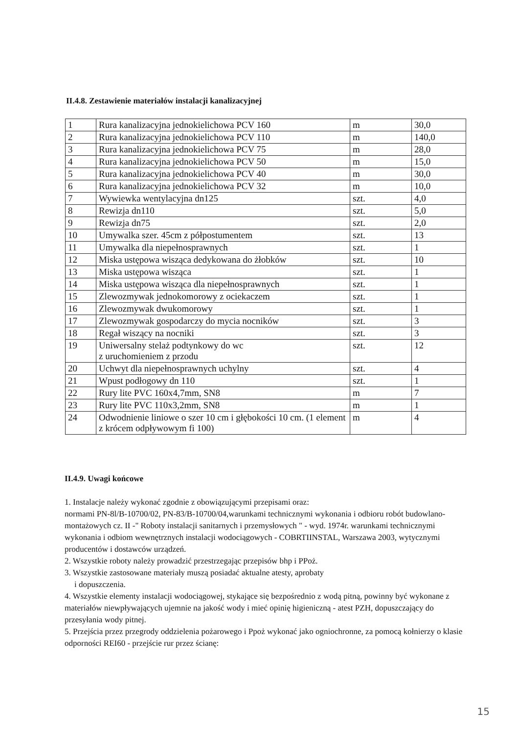II.4.8. Zestawienie materiałów instalacji kanalizacyjnej
| 1 | Rura kanalizacyjna jednokielichowa PCV 160 | m | 30,0 |
| 2 | Rura kanalizacyjna jednokielichowa PCV 110 | m | 140,0 |
| 3 | Rura kanalizacyjna jednokielichowa PCV 75 | m | 28,0 |
| 4 | Rura kanalizacyjna jednokielichowa PCV 50 | m | 15,0 |
| 5 | Rura kanalizacyjna jednokielichowa PCV 40 | m | 30,0 |
| 6 | Rura kanalizacyjna jednokielichowa PCV 32 | m | 10,0 |
| 7 | Wywiewka wentylacyjna dn125 | szt. | 4,0 |
| 8 | Rewizja dn110 | szt. | 5,0 |
| 9 | Rewizja dn75 | szt. | 2,0 |
| 10 | Umywalka szer. 45cm z półpostumentem | szt. | 13 |
| 11 | Umywalka dla niepełnosprawnych | szt. | 1 |
| 12 | Miska ustępowa wisząca dedykowana do żłobków | szt. | 10 |
| 13 | Miska ustępowa wisząca | szt. | 1 |
| 14 | Miska ustępowa wisząca dla niepełnosprawnych | szt. | 1 |
| 15 | Zlewozmywak jednokomorowy z ociekaczem | szt. | 1 |
| 16 | Zlewozmywak dwukomorowy | szt. | 1 |
| 17 | Zlewozmywak gospodarczy do mycia nocników | szt. | 3 |
| 18 | Regał wiszący na nocniki | szt. | 3 |
| 19 | Uniwersalny stelaż podtynkowy do wc z uruchomieniem z przodu | szt. | 12 |
| 20 | Uchwyt dla niepełnosprawnych uchylny | szt. | 4 |
| 21 | Wpust podłogowy dn 110 | szt. | 1 |
| 22 | Rury lite PVC 160x4,7mm, SN8 | m | 7 |
| 23 | Rury lite PVC 110x3,2mm, SN8 | m | 1 |
| 24 | Odwodnienie liniowe o szer 10 cm i głębokości 10 cm. (1 element z krócem odpływowym fi 100) | m | 4 |
II.4.9. Uwagi końcowe
1. Instalacje należy wykonać zgodnie z obowiązującymi przepisami oraz:
normami PN-8l/B-10700/02, PN-83/B-10700/04,warunkami technicznymi wykonania i odbioru robót budowlano-montażowych cz. II -" Roboty instalacji sanitarnych i przemysłowych " - wyd. 1974r. warunkami technicznymi wykonania i odbiom wewnętrznych instalacji wodociągowych - COBRTIINSTAL, Warszawa 2003, wytycznymi producentów i dostawców urządzeń.
2. Wszystkie roboty należy prowadzić przestrzegając przepisów bhp i PPoż.
3. Wszystkie zastosowane materiały muszą posiadać aktualne atesty, aprobaty
i dopuszczenia.
4. Wszystkie elementy instalacji wodociągowej, stykające się bezpośrednio z wodą pitną, powinny być wykonane z materiałów niewpływających ujemnie na jakość wody i mieć opinię higieniczną - atest PZH, dopuszczający do przesyłania wody pitnej.
5. Przejścia przez przegrody oddzielenia pożarowego i Ppoż wykonać jako ogniochronne, za pomocą kołnierzy o klasie odporności REI60 - przejście rur przez ścianę:
15